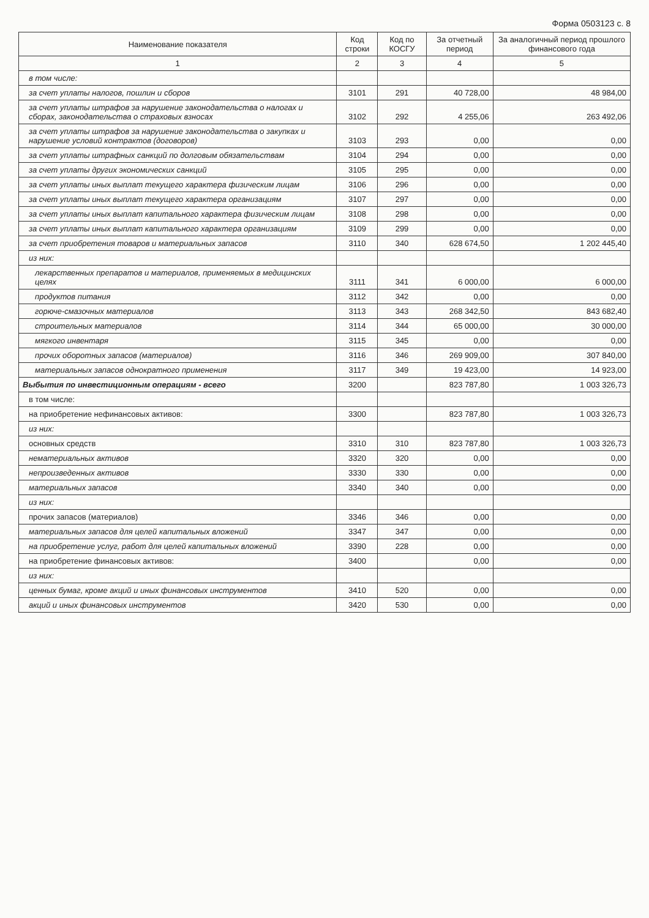Форма 0503123 с. 8
| Наименование показателя | Код строки | Код по КОСГУ | За отчетный период | За аналогичный период прошлого финансового года |
| --- | --- | --- | --- | --- |
| 1 | 2 | 3 | 4 | 5 |
| в том числе: | | | | |
| за счет уплаты налогов, пошлин и сборов | 3101 | 291 | 40 728,00 | 48 984,00 |
| за счет уплаты штрафов за нарушение законодательства о налогах и сборах, законодательства о страховых взносах | 3102 | 292 | 4 255,06 | 263 492,06 |
| за счет уплаты штрафов за нарушение законодательства о закупках и нарушение условий контрактов (договоров) | 3103 | 293 | 0,00 | 0,00 |
| за счет уплаты штрафных санкций по долговым обязательствам | 3104 | 294 | 0,00 | 0,00 |
| за счет уплаты других экономических санкций | 3105 | 295 | 0,00 | 0,00 |
| за счет уплаты иных выплат текущего характера физическим лицам | 3106 | 296 | 0,00 | 0,00 |
| за счет уплаты иных выплат текущего характера организациям | 3107 | 297 | 0,00 | 0,00 |
| за счет уплаты иных выплат капитального характера физическим лицам | 3108 | 298 | 0,00 | 0,00 |
| за счет уплаты иных выплат капитального характера организациям | 3109 | 299 | 0,00 | 0,00 |
| за счет приобретения товаров и материальных запасов | 3110 | 340 | 628 674,50 | 1 202 445,40 |
| из них: | | | | |
| лекарственных препаратов и материалов, применяемых в медицинских целях | 3111 | 341 | 6 000,00 | 6 000,00 |
| продуктов питания | 3112 | 342 | 0,00 | 0,00 |
| горюче-смазочных материалов | 3113 | 343 | 268 342,50 | 843 682,40 |
| строительных материалов | 3114 | 344 | 65 000,00 | 30 000,00 |
| мягкого инвентаря | 3115 | 345 | 0,00 | 0,00 |
| прочих оборотных запасов (материалов) | 3116 | 346 | 269 909,00 | 307 840,00 |
| материальных запасов однократного применения | 3117 | 349 | 19 423,00 | 14 923,00 |
| Выбытия по инвестиционным операциям - всего | 3200 | | 823 787,80 | 1 003 326,73 |
| в том числе: | | | | |
| на приобретение нефинансовых активов: | 3300 | | 823 787,80 | 1 003 326,73 |
| из них: | | | | |
| основных средств | 3310 | 310 | 823 787,80 | 1 003 326,73 |
| нематериальных активов | 3320 | 320 | 0,00 | 0,00 |
| непроизведенных активов | 3330 | 330 | 0,00 | 0,00 |
| материальных запасов | 3340 | 340 | 0,00 | 0,00 |
| из них: | | | | |
| прочих запасов (материалов) | 3346 | 346 | 0,00 | 0,00 |
| материальных запасов для целей капитальных вложений | 3347 | 347 | 0,00 | 0,00 |
| на приобретение услуг, работ для целей капитальных вложений | 3390 | 228 | 0,00 | 0,00 |
| на приобретение финансовых активов: | 3400 | | 0,00 | 0,00 |
| из них: | | | | |
| ценных бумаг, кроме акций и иных финансовых инструментов | 3410 | 520 | 0,00 | 0,00 |
| акций и иных финансовых инструментов | 3420 | 530 | 0,00 | 0,00 |